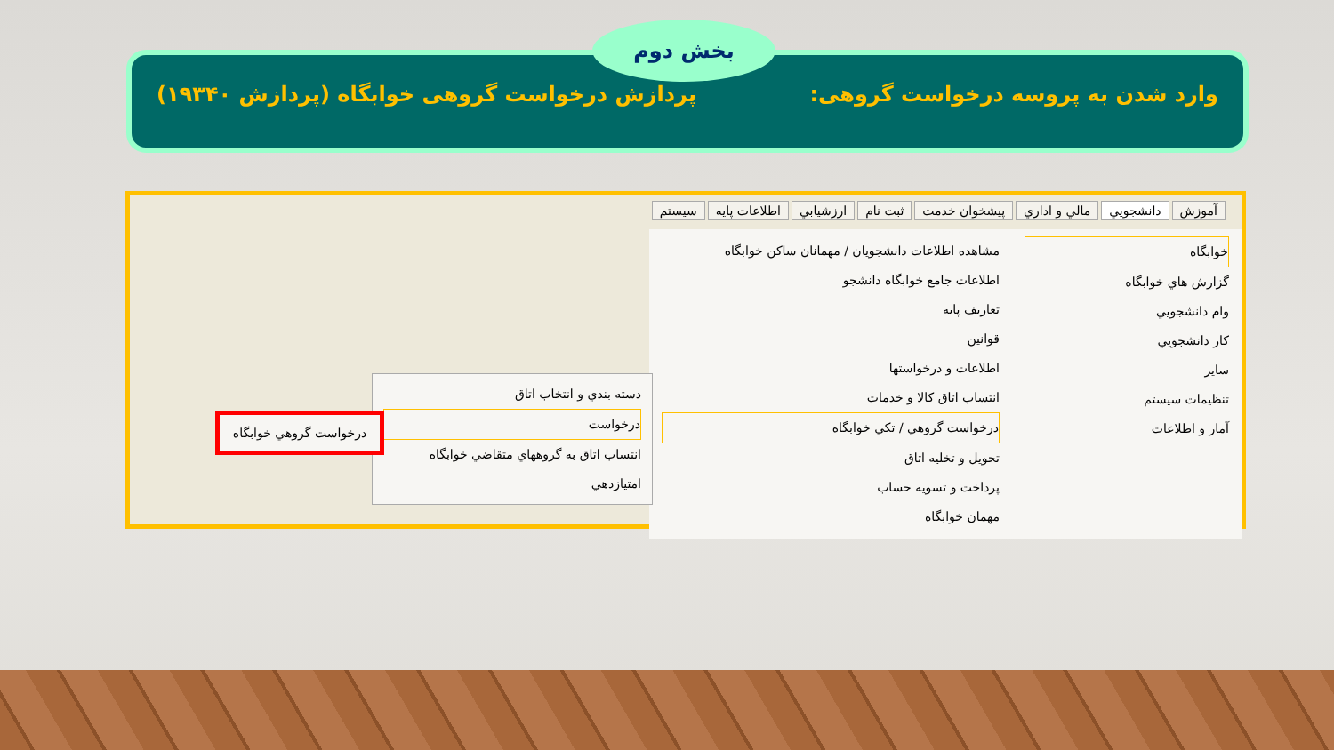وارد شدن به پروسه درخواست گروهی: پردازش درخواست گروهی خوابگاه (پردازش ۱۹۳۴۰)
بخش دوم
آموزش دانشجويي مالي و اداري پيشخوان خدمت ثبت نام ارزشيابي اطلاعات پايه سيستم
خوابگاه
گزارش هاي خوابگاه
وام دانشجويي
كار دانشجويي
ساير
تنظيمات سيستم
آمار و اطلاعات
مشاهده اطلاعات دانشجويان / مهمانان ساكن خوابگاه
اطلاعات جامع خوابگاه دانشجو
تعاريف پايه
قوانين
اطلاعات و درخواستها
انتساب اتاق كالا و خدمات
درخواست گروهي / تكي خوابگاه
تحويل و تخليه اتاق
پرداخت و تسويه حساب
مهمان خوابگاه
دسته بندي و انتخاب اتاق
درخواست
انتساب اتاق به گروههاي متقاضي خوابگاه
امتيازدهي
درخواست گروهي خوابگاه